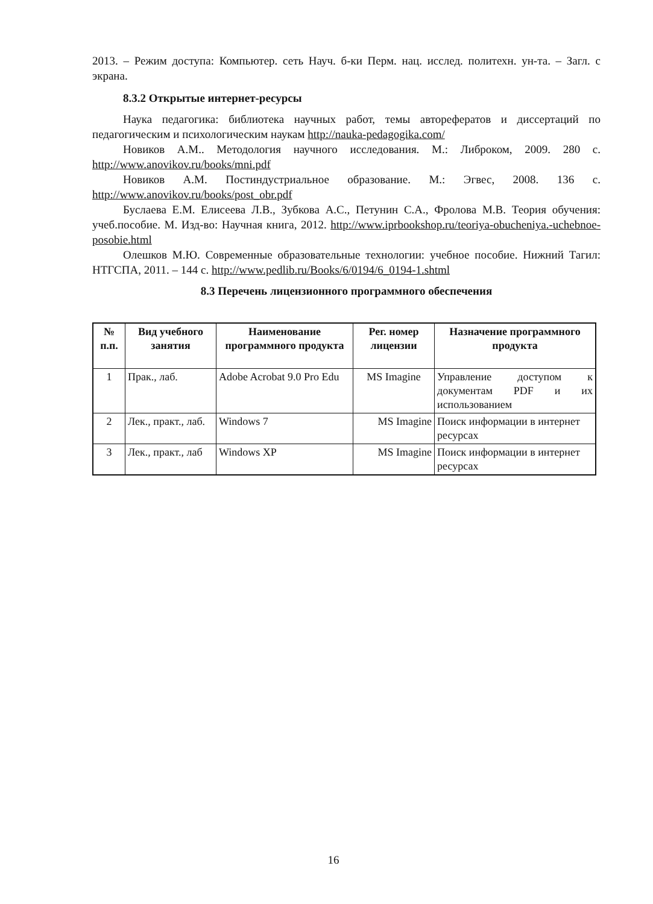2013. – Режим доступа: Компьютер. сеть Науч. б-ки Перм. нац. исслед. политехн. ун-та. – Загл. с экрана.
8.3.2 Открытые интернет-ресурсы
Наука педагогика: библиотека научных работ, темы авторефератов и диссертаций по педагогическим и психологическим наукам http://nauka-pedagogika.com/
Новиков А.М.. Методология научного исследования. М.: Либроком, 2009. 280 с. http://www.anovikov.ru/books/mni.pdf
Новиков А.М. Постиндустриальное образование. М.: Эгвес, 2008. 136 с. http://www.anovikov.ru/books/post_obr.pdf
Буслаева Е.М. Елисеева Л.В., Зубкова А.С., Петунин С.А., Фролова М.В. Теория обучения: учеб.пособие. М. Изд-во: Научная книга, 2012. http://www.iprbookshop.ru/teoriya-obucheniya.-uchebnoe-posobie.html
Олешков М.Ю. Современные образовательные технологии: учебное пособие. Нижний Тагил: НТГСПА, 2011. – 144 с. http://www.pedlib.ru/Books/6/0194/6_0194-1.shtml
8.3 Перечень лицензионного программного обеспечения
| № п.п. | Вид учебного занятия | Наименование программного продукта | Рег. номер лицензии | Назначение программного продукта |
| --- | --- | --- | --- | --- |
| 1 | Прак., лаб. | Adobe Acrobat 9.0 Pro Edu | MS Imagine | Управление доступом к документам PDF и их использованием |
| 2 | Лек., практ., лаб. | Windows 7 | MS Imagine | Поиск информации в интернет ресурсах |
| 3 | Лек., практ., лаб | Windows XP | MS Imagine | Поиск информации в интернет ресурсах |
16